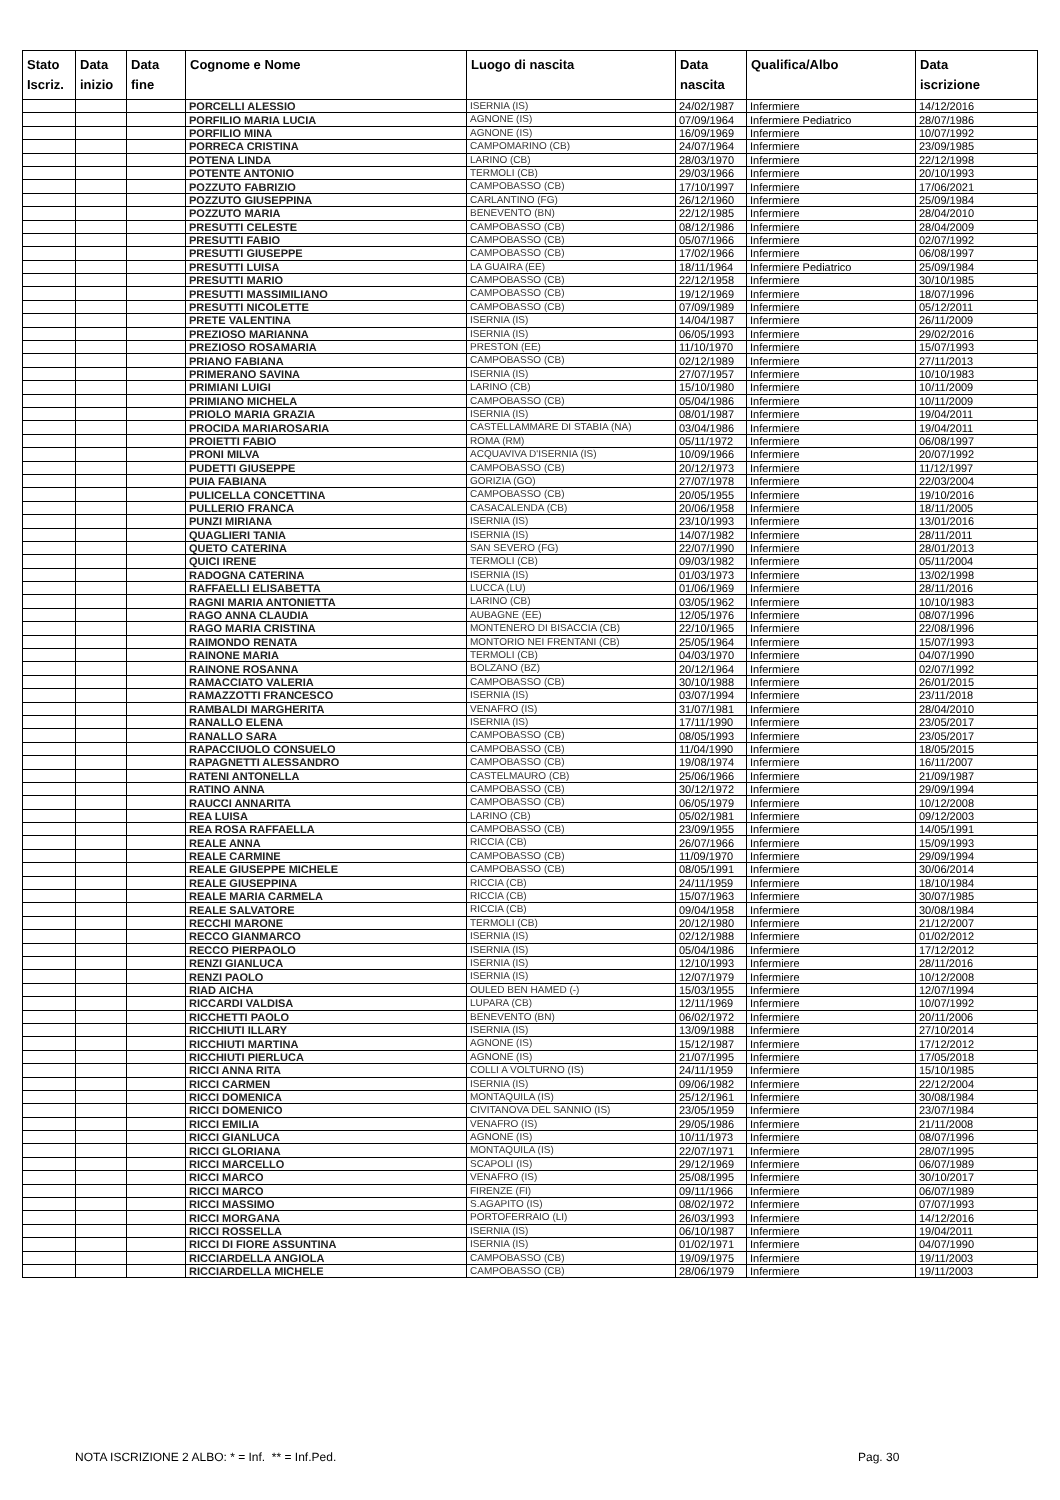| Stato Iscriz. | Data inizio | Data fine | Cognome e Nome | Luogo di nascita | Data nascita | Qualifica/Albo | Data iscrizione |
| --- | --- | --- | --- | --- | --- | --- | --- |
| | | | PORCELLI ALESSIO | ISERNIA (IS) | 24/02/1987 | Infermiere | 14/12/2016 |
| | | | PORFILIO MARIA LUCIA | AGNONE (IS) | 07/09/1964 | Infermiere Pediatrico | 28/07/1986 |
| | | | PORFILIO MINA | AGNONE (IS) | 16/09/1969 | Infermiere | 10/07/1992 |
| | | | PORRECA CRISTINA | CAMPOMARINO (CB) | 24/07/1964 | Infermiere | 23/09/1985 |
| | | | POTENA LINDA | LARINO (CB) | 28/03/1970 | Infermiere | 22/12/1998 |
| | | | POTENTE ANTONIO | TERMOLI (CB) | 29/03/1966 | Infermiere | 20/10/1993 |
| | | | POZZUTO FABRIZIO | CAMPOBASSO (CB) | 17/10/1997 | Infermiere | 17/06/2021 |
| | | | POZZUTO GIUSEPPINA | CARLANTINO (FG) | 26/12/1960 | Infermiere | 25/09/1984 |
| | | | POZZUTO MARIA | BENEVENTO (BN) | 22/12/1985 | Infermiere | 28/04/2010 |
| | | | PRESUTTI CELESTE | CAMPOBASSO (CB) | 08/12/1986 | Infermiere | 28/04/2009 |
| | | | PRESUTTI FABIO | CAMPOBASSO (CB) | 05/07/1966 | Infermiere | 02/07/1992 |
| | | | PRESUTTI GIUSEPPE | CAMPOBASSO (CB) | 17/02/1966 | Infermiere | 06/08/1997 |
| | | | PRESUTTI LUISA | LA GUAIRA (EE) | 18/11/1964 | Infermiere Pediatrico | 25/09/1984 |
| | | | PRESUTTI MARIO | CAMPOBASSO (CB) | 22/12/1958 | Infermiere | 30/10/1985 |
| | | | PRESUTTI MASSIMILIANO | CAMPOBASSO (CB) | 19/12/1969 | Infermiere | 18/07/1996 |
| | | | PRESUTTI NICOLETTE | CAMPOBASSO (CB) | 07/09/1989 | Infermiere | 05/12/2011 |
| | | | PRETE VALENTINA | ISERNIA (IS) | 14/04/1987 | Infermiere | 26/11/2009 |
| | | | PREZIOSO MARIANNA | ISERNIA (IS) | 06/05/1993 | Infermiere | 29/02/2016 |
| | | | PREZIOSO ROSAMARIA | PRESTON (EE) | 11/10/1970 | Infermiere | 15/07/1993 |
| | | | PRIANO FABIANA | CAMPOBASSO (CB) | 02/12/1989 | Infermiere | 27/11/2013 |
| | | | PRIMERANO SAVINA | ISERNIA (IS) | 27/07/1957 | Infermiere | 10/10/1983 |
| | | | PRIMIANI LUIGI | LARINO (CB) | 15/10/1980 | Infermiere | 10/11/2009 |
| | | | PRIMIANO MICHELA | CAMPOBASSO (CB) | 05/04/1986 | Infermiere | 10/11/2009 |
| | | | PRIOLO MARIA GRAZIA | ISERNIA (IS) | 08/01/1987 | Infermiere | 19/04/2011 |
| | | | PROCIDA MARIAROSARIA | CASTELLAMMARE DI STABIA (NA) | 03/04/1986 | Infermiere | 19/04/2011 |
| | | | PROIETTI FABIO | ROMA (RM) | 05/11/1972 | Infermiere | 06/08/1997 |
| | | | PRONI MILVA | ACQUAVIVA D'ISERNIA (IS) | 10/09/1966 | Infermiere | 20/07/1992 |
| | | | PUDETTI GIUSEPPE | CAMPOBASSO (CB) | 20/12/1973 | Infermiere | 11/12/1997 |
| | | | PUIA FABIANA | GORIZIA (GO) | 27/07/1978 | Infermiere | 22/03/2004 |
| | | | PULICELLA CONCETTINA | CAMPOBASSO (CB) | 20/05/1955 | Infermiere | 19/10/2016 |
| | | | PULLERIO FRANCA | CASACALENDA (CB) | 20/06/1958 | Infermiere | 18/11/2005 |
| | | | PUNZI MIRIANA | ISERNIA (IS) | 23/10/1993 | Infermiere | 13/01/2016 |
| | | | QUAGLIERI TANIA | ISERNIA (IS) | 14/07/1982 | Infermiere | 28/11/2011 |
| | | | QUETO CATERINA | SAN SEVERO (FG) | 22/07/1990 | Infermiere | 28/01/2013 |
| | | | QUICI IRENE | TERMOLI (CB) | 09/03/1982 | Infermiere | 05/11/2004 |
| | | | RADOGNA CATERINA | ISERNIA (IS) | 01/03/1973 | Infermiere | 13/02/1998 |
| | | | RAFFAELLI ELISABETTA | LUCCA (LU) | 01/06/1969 | Infermiere | 28/11/2016 |
| | | | RAGNI MARIA ANTONIETTA | LARINO (CB) | 03/05/1962 | Infermiere | 10/10/1983 |
| | | | RAGO ANNA CLAUDIA | AUBAGNE (EE) | 12/05/1976 | Infermiere | 08/07/1996 |
| | | | RAGO MARIA CRISTINA | MONTENERO DI BISACCIA (CB) | 22/10/1965 | Infermiere | 22/08/1996 |
| | | | RAIMONDO RENATA | MONTORIO NEI FRENTANI (CB) | 25/05/1964 | Infermiere | 15/07/1993 |
| | | | RAINONE MARIA | TERMOLI (CB) | 04/03/1970 | Infermiere | 04/07/1990 |
| | | | RAINONE ROSANNA | BOLZANO (BZ) | 20/12/1964 | Infermiere | 02/07/1992 |
| | | | RAMACCIATO VALERIA | CAMPOBASSO (CB) | 30/10/1988 | Infermiere | 26/01/2015 |
| | | | RAMAZZOTTI FRANCESCO | ISERNIA (IS) | 03/07/1994 | Infermiere | 23/11/2018 |
| | | | RAMBALDI MARGHERITA | VENAFRO (IS) | 31/07/1981 | Infermiere | 28/04/2010 |
| | | | RANALLO ELENA | ISERNIA (IS) | 17/11/1990 | Infermiere | 23/05/2017 |
| | | | RANALLO SARA | CAMPOBASSO (CB) | 08/05/1993 | Infermiere | 23/05/2017 |
| | | | RAPACCIUOLO CONSUELO | CAMPOBASSO (CB) | 11/04/1990 | Infermiere | 18/05/2015 |
| | | | RAPAGNETTI ALESSANDRO | CAMPOBASSO (CB) | 19/08/1974 | Infermiere | 16/11/2007 |
| | | | RATENI ANTONELLA | CASTELMAURO (CB) | 25/06/1966 | Infermiere | 21/09/1987 |
| | | | RATINO ANNA | CAMPOBASSO (CB) | 30/12/1972 | Infermiere | 29/09/1994 |
| | | | RAUCCI ANNARITA | CAMPOBASSO (CB) | 06/05/1979 | Infermiere | 10/12/2008 |
| | | | REA LUISA | LARINO (CB) | 05/02/1981 | Infermiere | 09/12/2003 |
| | | | REA ROSA RAFFAELLA | CAMPOBASSO (CB) | 23/09/1955 | Infermiere | 14/05/1991 |
| | | | REALE ANNA | RICCIA (CB) | 26/07/1966 | Infermiere | 15/09/1993 |
| | | | REALE CARMINE | CAMPOBASSO (CB) | 11/09/1970 | Infermiere | 29/09/1994 |
| | | | REALE GIUSEPPE MICHELE | CAMPOBASSO (CB) | 08/05/1991 | Infermiere | 30/06/2014 |
| | | | REALE GIUSEPPINA | RICCIA (CB) | 24/11/1959 | Infermiere | 18/10/1984 |
| | | | REALE MARIA CARMELA | RICCIA (CB) | 15/07/1963 | Infermiere | 30/07/1985 |
| | | | REALE SALVATORE | RICCIA (CB) | 09/04/1958 | Infermiere | 30/08/1984 |
| | | | RECCHI MARONE | TERMOLI (CB) | 20/12/1980 | Infermiere | 21/12/2007 |
| | | | RECCO GIANMARCO | ISERNIA (IS) | 02/12/1988 | Infermiere | 01/02/2012 |
| | | | RECCO PIERPAOLO | ISERNIA (IS) | 05/04/1986 | Infermiere | 17/12/2012 |
| | | | RENZI GIANLUCA | ISERNIA (IS) | 12/10/1993 | Infermiere | 28/11/2016 |
| | | | RENZI PAOLO | ISERNIA (IS) | 12/07/1979 | Infermiere | 10/12/2008 |
| | | | RIAD AICHA | OULED BEN HAMED (-) | 15/03/1955 | Infermiere | 12/07/1994 |
| | | | RICCARDI VALDISA | LUPARA (CB) | 12/11/1969 | Infermiere | 10/07/1992 |
| | | | RICCHETTI PAOLO | BENEVENTO (BN) | 06/02/1972 | Infermiere | 20/11/2006 |
| | | | RICCHIUTI ILLARY | ISERNIA (IS) | 13/09/1988 | Infermiere | 27/10/2014 |
| | | | RICCHIUTI MARTINA | AGNONE (IS) | 15/12/1987 | Infermiere | 17/12/2012 |
| | | | RICCHIUTI PIERLUCA | AGNONE (IS) | 21/07/1995 | Infermiere | 17/05/2018 |
| | | | RICCI ANNA RITA | COLLI A VOLTURNO (IS) | 24/11/1959 | Infermiere | 15/10/1985 |
| | | | RICCI CARMEN | ISERNIA (IS) | 09/06/1982 | Infermiere | 22/12/2004 |
| | | | RICCI DOMENICA | MONTAQUILA (IS) | 25/12/1961 | Infermiere | 30/08/1984 |
| | | | RICCI DOMENICO | CIVITANOVA DEL SANNIO (IS) | 23/05/1959 | Infermiere | 23/07/1984 |
| | | | RICCI EMILIA | VENAFRO (IS) | 29/05/1986 | Infermiere | 21/11/2008 |
| | | | RICCI GIANLUCA | AGNONE (IS) | 10/11/1973 | Infermiere | 08/07/1996 |
| | | | RICCI GLORIANA | MONTAQUILA (IS) | 22/07/1971 | Infermiere | 28/07/1995 |
| | | | RICCI MARCELLO | SCAPOLI (IS) | 29/12/1969 | Infermiere | 06/07/1989 |
| | | | RICCI MARCO | VENAFRO (IS) | 25/08/1995 | Infermiere | 30/10/2017 |
| | | | RICCI MARCO | FIRENZE (FI) | 09/11/1966 | Infermiere | 06/07/1989 |
| | | | RICCI MASSIMO | S.AGAPITO (IS) | 08/02/1972 | Infermiere | 07/07/1993 |
| | | | RICCI MORGANA | PORTOFERRAIO (LI) | 26/03/1993 | Infermiere | 14/12/2016 |
| | | | RICCI ROSSELLA | ISERNIA (IS) | 06/10/1987 | Infermiere | 19/04/2011 |
| | | | RICCI DI FIORE ASSUNTINA | ISERNIA (IS) | 01/02/1971 | Infermiere | 04/07/1990 |
| | | | RICCIARDELLA ANGIOLA | CAMPOBASSO (CB) | 19/09/1975 | Infermiere | 19/11/2003 |
| | | | RICCIARDELLA MICHELE | CAMPOBASSO (CB) | 28/06/1979 | Infermiere | 19/11/2003 |
NOTA ISCRIZIONE 2 ALBO: * = Inf. ** = Inf.Ped.
Pag. 30